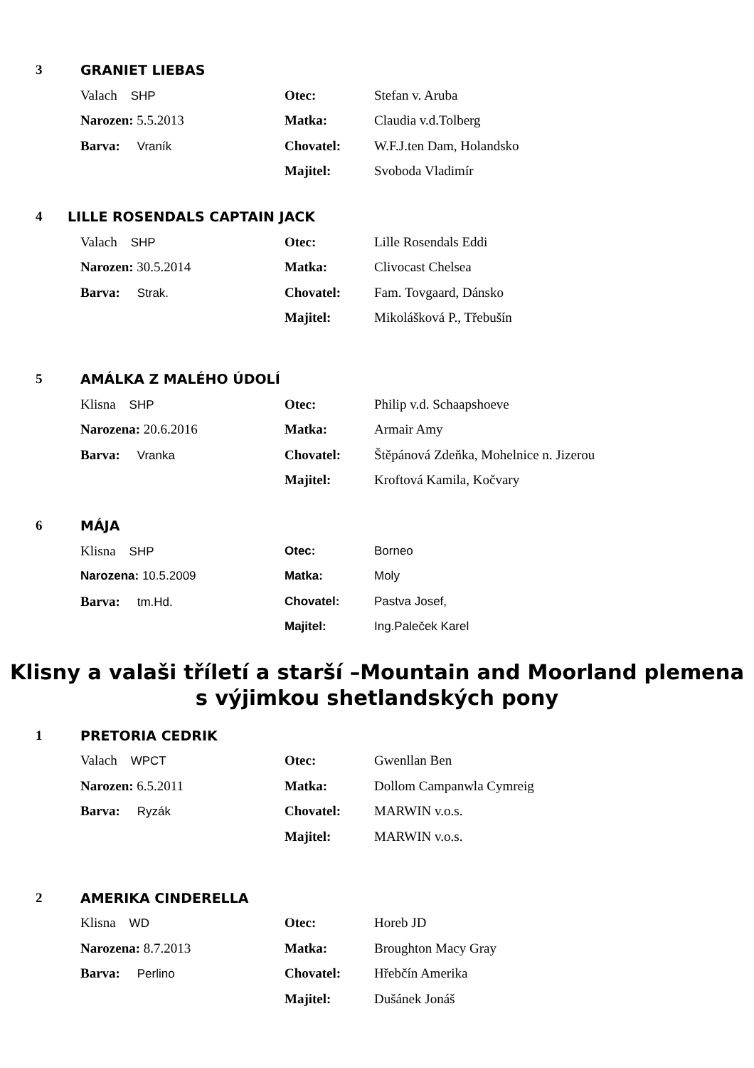3 GRANIET LIEBAS
Valach SHP Otec: Stefan v. Aruba
Narozen: 5.5.2013 Matka: Claudia v.d.Tolberg
Barva: Vraník Chovatel: W.F.J.ten Dam, Holandsko
Majitel: Svoboda Vladimír
4 LILLE ROSENDALS CAPTAIN JACK
Valach SHP Otec: Lille Rosendals Eddi
Narozen: 30.5.2014 Matka: Clivocast Chelsea
Barva: Strak. Chovatel: Fam. Tovgaard, Dánsko
Majitel: Mikolášková P., Třebušín
5 AMÁLKA Z MALÉHO ÚDOLÍ
Klisna SHP Otec: Philip v.d. Schaapshoeve
Narozena: 20.6.2016 Matka: Armair Amy
Barva: Vranka Chovatel:
Štěpánová Zdeňka, Mohelnice n. Jizerou
Majitel: Kroftová Kamila, Kočvary
6 MÁJA
Klisna SHP Otec: Borneo
Narozena: 10.5.2009 Matka: Moly
Barva: tm.Hd. Chovatel: Pastva Josef,
Majitel: Ing.Paleček Karel
Klisny a valaši tříletí a starší –Mountain and Moorland plemena
s výjimkou shetlandských pony
1 PRETORIA CEDRIK
Valach WPCT Otec: Gwenllan Ben
Narozen: 6.5.2011 Matka: Dollom Campanwla Cymreig
Barva: Ryzák Chovatel: MARWIN v.o.s.
Majitel: MARWIN v.o.s.
2 AMERIKA CINDERELLA
Klisna WD Otec: Horeb JD
Narozena: 8.7.2013 Matka: Broughton Macy Gray
Barva: Perlino Chovatel: Hřebčín Amerika
Majitel: Dušánek Jonáš